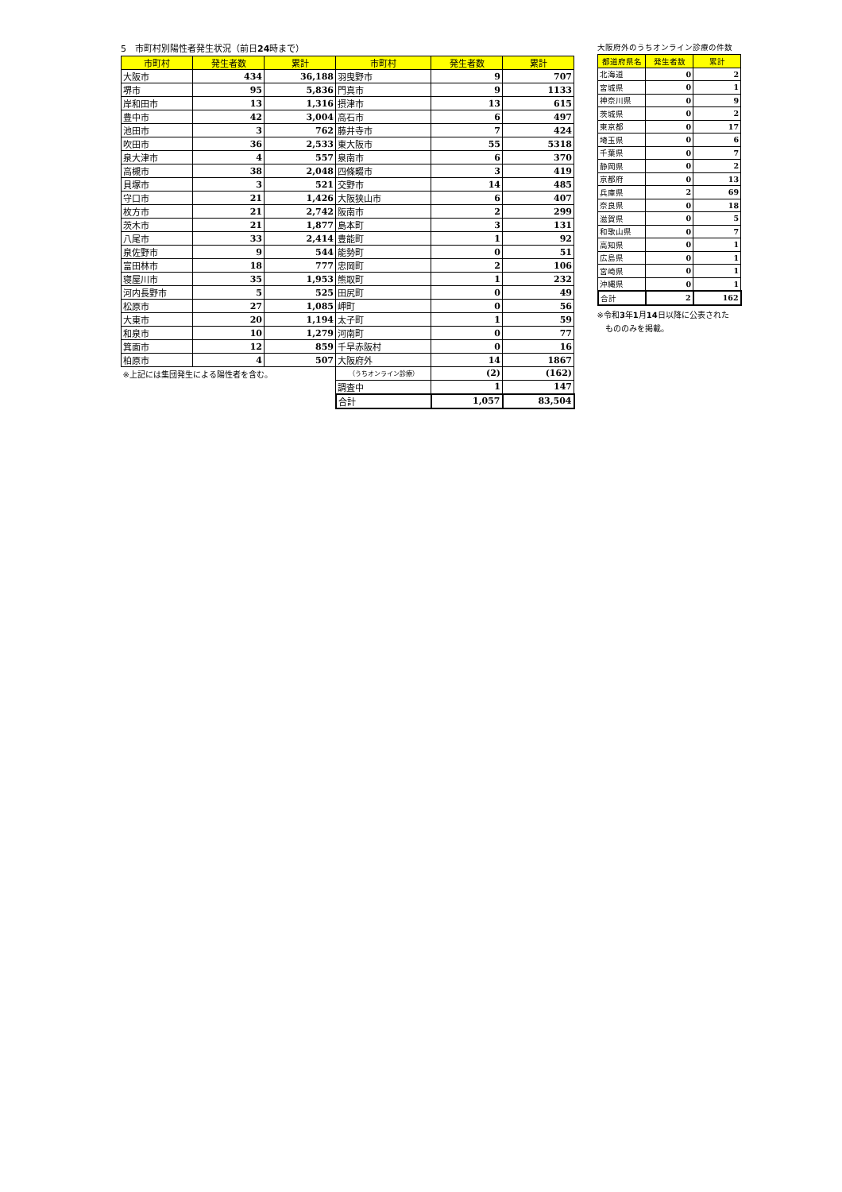5　市町村別陽性者発生状況（前日24時まで）
| 市町村 | 発生者数 | 累計 | 市町村 | 発生者数 | 累計 |
| --- | --- | --- | --- | --- | --- |
| 大阪市 | 434 | 36,188 | 羽曳野市 | 9 | 707 |
| 堺市 | 95 | 5,836 | 門真市 | 9 | 1133 |
| 岸和田市 | 13 | 1,316 | 摂津市 | 13 | 615 |
| 豊中市 | 42 | 3,004 | 高石市 | 6 | 497 |
| 池田市 | 3 | 762 | 藤井寺市 | 7 | 424 |
| 吹田市 | 36 | 2,533 | 東大阪市 | 55 | 5318 |
| 泉大津市 | 4 | 557 | 泉南市 | 6 | 370 |
| 高槻市 | 38 | 2,048 | 四條畷市 | 3 | 419 |
| 貝塚市 | 3 | 521 | 交野市 | 14 | 485 |
| 守口市 | 21 | 1,426 | 大阪狭山市 | 6 | 407 |
| 枚方市 | 21 | 2,742 | 阪南市 | 2 | 299 |
| 茨木市 | 21 | 1,877 | 島本町 | 3 | 131 |
| 八尾市 | 33 | 2,414 | 豊能町 | 1 | 92 |
| 泉佐野市 | 9 | 544 | 能勢町 | 0 | 51 |
| 富田林市 | 18 | 777 | 忠岡町 | 2 | 106 |
| 寝屋川市 | 35 | 1,953 | 熊取町 | 1 | 232 |
| 河内長野市 | 5 | 525 | 田尻町 | 0 | 49 |
| 松原市 | 27 | 1,085 | 岬町 | 0 | 56 |
| 大東市 | 20 | 1,194 | 太子町 | 1 | 59 |
| 和泉市 | 10 | 1,279 | 河南町 | 0 | 77 |
| 箕面市 | 12 | 859 | 千早赤阪村 | 0 | 16 |
| 柏原市 | 4 | 507 | 大阪府外 | 14 | 1867 |
| ※上記には集団発生による陽性者を含む。 | | | （うちオンライン診療） | (2) | (162) |
| | | | 調査中 | 1 | 147 |
| | | | 合計 | 1,057 | 83,504 |
大阪府外のうちオンライン診療の件数
| 都道府県名 | 発生者数 | 累計 |
| --- | --- | --- |
| 北海道 | 0 | 2 |
| 宮城県 | 0 | 1 |
| 神奈川県 | 0 | 9 |
| 茨城県 | 0 | 2 |
| 東京都 | 0 | 17 |
| 埼玉県 | 0 | 6 |
| 千葉県 | 0 | 7 |
| 静岡県 | 0 | 2 |
| 京都府 | 0 | 13 |
| 兵庫県 | 2 | 69 |
| 奈良県 | 0 | 18 |
| 滋賀県 | 0 | 5 |
| 和歌山県 | 0 | 7 |
| 高知県 | 0 | 1 |
| 広島県 | 0 | 1 |
| 宮崎県 | 0 | 1 |
| 沖縄県 | 0 | 1 |
| 合計 | 2 | 162 |
※令和3年1月14日以降に公表された
　もののみを掲載。